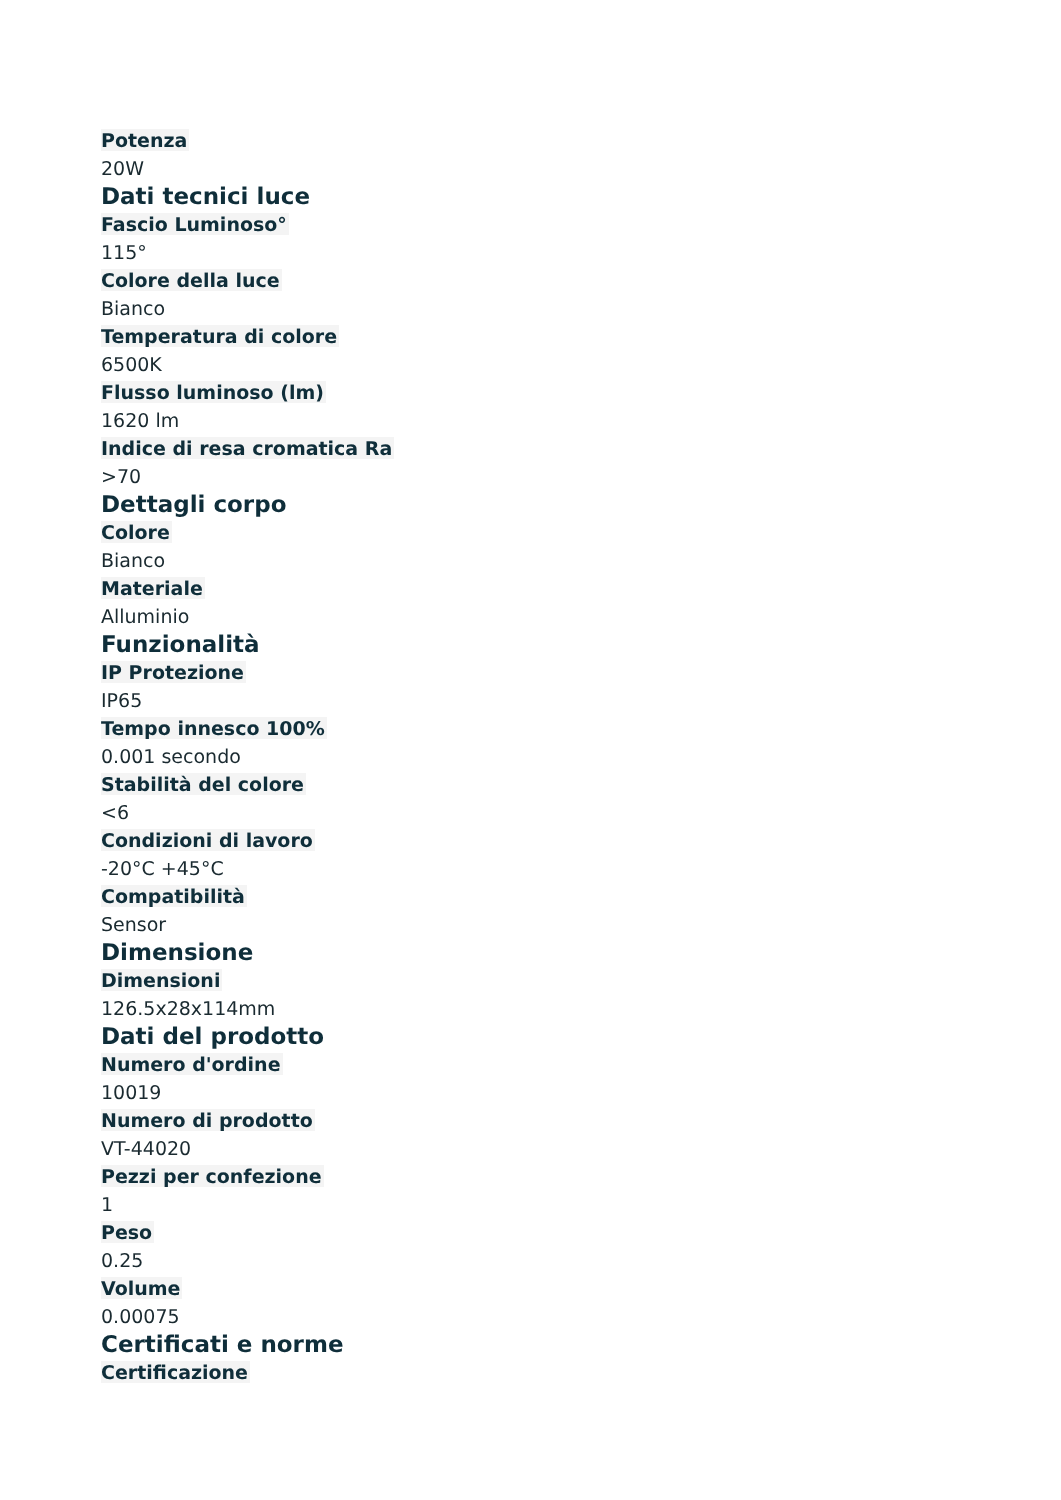Potenza
20W
Dati tecnici luce
Fascio Luminoso°
115°
Colore della luce
Bianco
Temperatura di colore
6500K
Flusso luminoso (lm)
1620 lm
Indice di resa cromatica Ra
>70
Dettagli corpo
Colore
Bianco
Materiale
Alluminio
Funzionalità
IP Protezione
IP65
Tempo innesco 100%
0.001 secondo
Stabilità del colore
<6
Condizioni di lavoro
-20°C +45°C
Compatibilità
Sensor
Dimensione
Dimensioni
126.5x28x114mm
Dati del prodotto
Numero d'ordine
10019
Numero di prodotto
VT-44020
Pezzi per confezione
1
Peso
0.25
Volume
0.00075
Certificati e norme
Certificazione